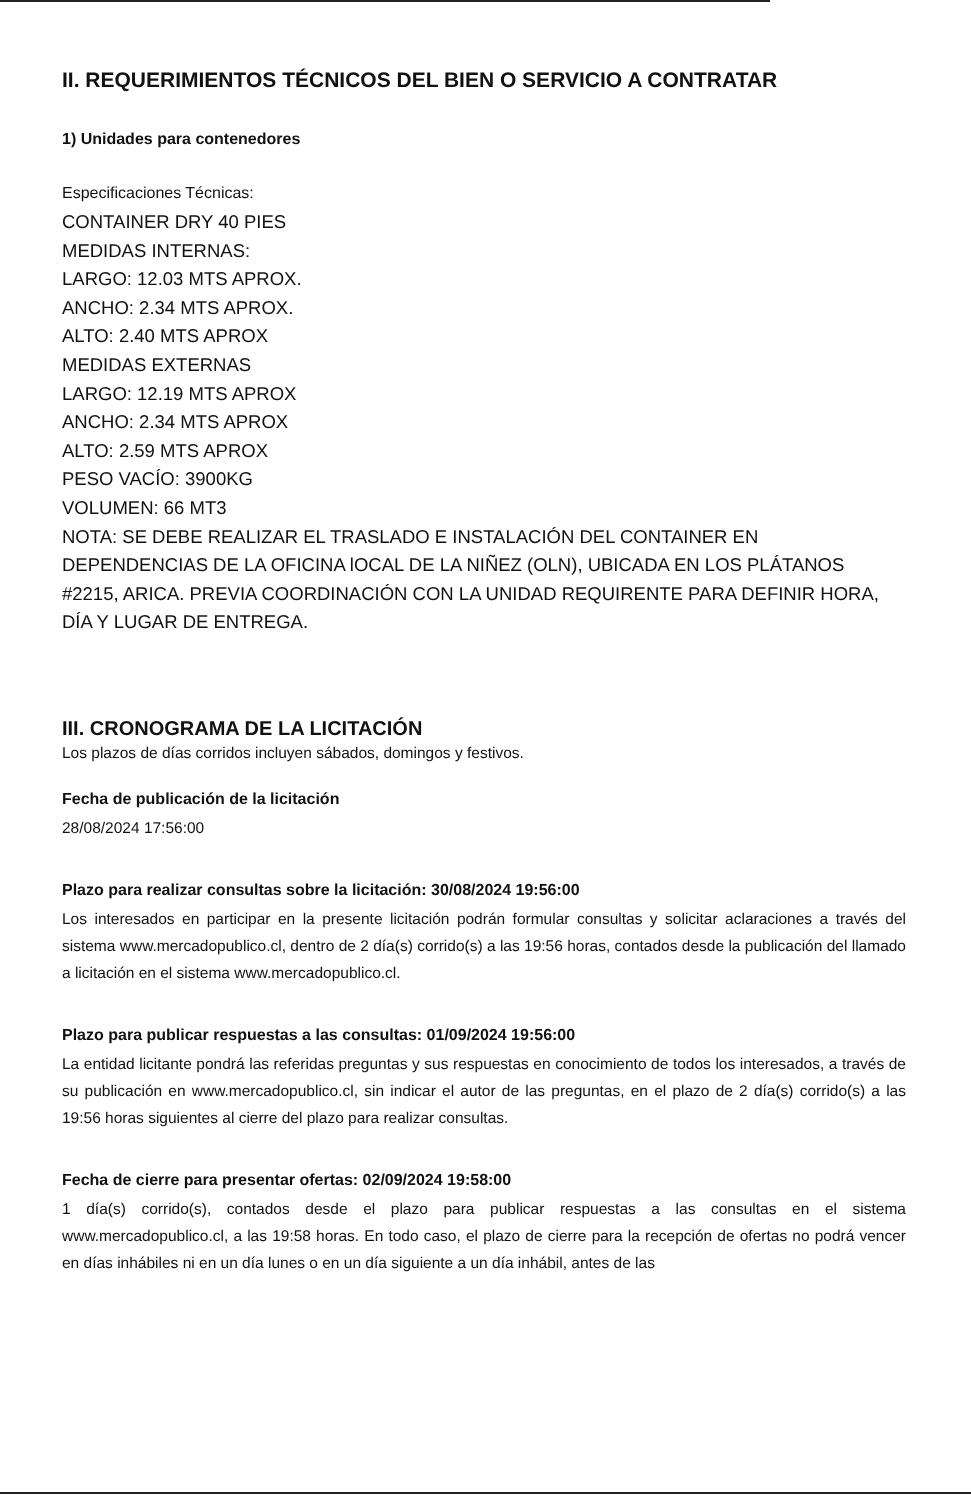II. REQUERIMIENTOS TÉCNICOS DEL BIEN O SERVICIO A CONTRATAR
1) Unidades para contenedores
Especificaciones Técnicas:
CONTAINER DRY 40 PIES
MEDIDAS INTERNAS:
LARGO: 12.03 MTS APROX.
ANCHO: 2.34 MTS APROX.
ALTO: 2.40 MTS APROX
MEDIDAS EXTERNAS
LARGO: 12.19 MTS APROX
ANCHO: 2.34 MTS APROX
ALTO: 2.59 MTS APROX
PESO VACÍO: 3900KG
VOLUMEN: 66 MT3
NOTA: SE DEBE REALIZAR EL TRASLADO E INSTALACIÓN DEL CONTAINER EN DEPENDENCIAS DE LA OFICINA lOCAL DE LA NIÑEZ (OLN), UBICADA EN LOS PLÁTANOS #2215, ARICA. PREVIA COORDINACIÓN CON LA UNIDAD REQUIRENTE PARA DEFINIR HORA, DÍA Y LUGAR DE ENTREGA.
III. CRONOGRAMA DE LA LICITACIÓN
Los plazos de días corridos incluyen sábados, domingos y festivos.
Fecha de publicación de la licitación
28/08/2024 17:56:00
Plazo para realizar consultas sobre la licitación: 30/08/2024 19:56:00
Los interesados en participar en la presente licitación podrán formular consultas y solicitar aclaraciones a través del sistema www.mercadopublico.cl, dentro de 2 día(s) corrido(s) a las 19:56 horas, contados desde la publicación del llamado a licitación en el sistema www.mercadopublico.cl.
Plazo para publicar respuestas a las consultas: 01/09/2024 19:56:00
La entidad licitante pondrá las referidas preguntas y sus respuestas en conocimiento de todos los interesados, a través de su publicación en www.mercadopublico.cl, sin indicar el autor de las preguntas, en el plazo de 2 día(s) corrido(s) a las 19:56 horas siguientes al cierre del plazo para realizar consultas.
Fecha de cierre para presentar ofertas: 02/09/2024 19:58:00
1 día(s) corrido(s), contados desde el plazo para publicar respuestas a las consultas en el sistema www.mercadopublico.cl, a las 19:58 horas. En todo caso, el plazo de cierre para la recepción de ofertas no podrá vencer en días inhábiles ni en un día lunes o en un día siguiente a un día inhábil, antes de las